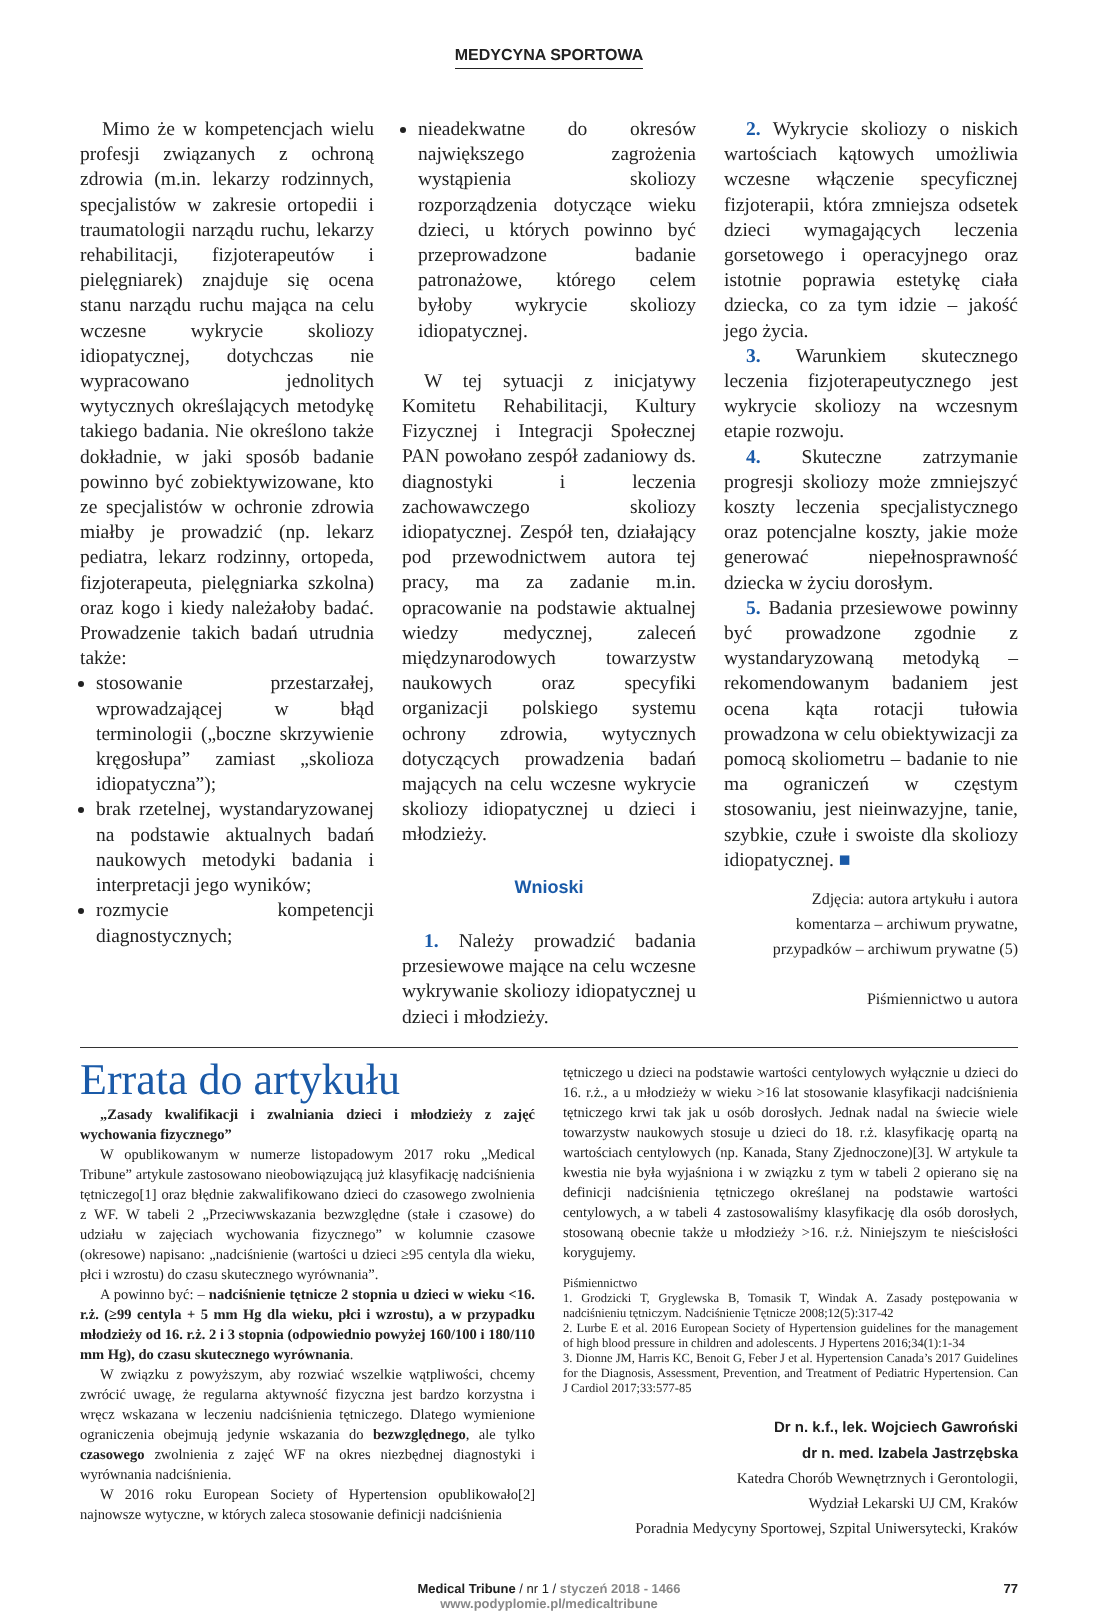MEDYCYNA SPORTOWA
Mimo że w kompetencjach wielu profesji związanych z ochroną zdrowia (m.in. lekarzy rodzinnych, specjalistów w zakresie ortopedii i traumatologii narządu ruchu, lekarzy rehabilitacji, fizjoterapeutów i pielęgniarek) znajduje się ocena stanu narządu ruchu mająca na celu wczesne wykrycie skoliozy idiopatycznej, dotychczas nie wypracowano jednolitych wytycznych określających metodykę takiego badania. Nie określono także dokładnie, w jaki sposób badanie powinno być zobiektywizowane, kto ze specjalistów w ochronie zdrowia miałby je prowadzić (np. lekarz pediatra, lekarz rodzinny, ortopeda, fizjoterapeuta, pielęgniarka szkolna) oraz kogo i kiedy należałoby badać. Prowadzenie takich badań utrudnia także:
stosowanie przestarzałej, wprowadzającej w błąd terminologii („boczne skrzywienie kręgosłupa” zamiast „skolioza idiopatyczna”);
brak rzetelnej, wystandaryzowanej na podstawie aktualnych badań naukowych metodyki badania i interpretacji jego wyników;
rozmycie kompetencji diagnostycznych;
nieadekwatne do okresów największego zagrożenia wystąpienia skoliozy rozporządzenia dotyczące wieku dzieci, u których powinno być przeprowadzone badanie patronażowe, którego celem byłoby wykrycie skoliozy idiopatycznej.
W tej sytuacji z inicjatywy Komitetu Rehabilitacji, Kultury Fizycznej i Integracji Społecznej PAN powołano zespół zadaniowy ds. diagnostyki i leczenia zachowawczego skoliozy idiopatycznej. Zespół ten, działający pod przewodnictwem autora tej pracy, ma za zadanie m.in. opracowanie na podstawie aktualnej wiedzy medycznej, zaleceń międzynarodowych towarzystw naukowych oraz specyfiki organizacji polskiego systemu ochrony zdrowia, wytycznych dotyczących prowadzenia badań mających na celu wczesne wykrycie skoliozy idiopatycznej u dzieci i młodzieży.
Wnioski
1. Należy prowadzić badania przesiewowe mające na celu wczesne wykrywanie skoliozy idiopatycznej u dzieci i młodzieży.
2. Wykrycie skoliozy o niskich wartościach kątowych umożliwia wczesne włączenie specyficznej fizjoterapii, która zmniejsza odsetek dzieci wymagających leczenia gorsetowego i operacyjnego oraz istotnie poprawia estetykę ciała dziecka, co za tym idzie – jakość jego życia.
3. Warunkiem skutecznego leczenia fizjoterapeutycznego jest wykrycie skoliozy na wczesnym etapie rozwoju.
4. Skuteczne zatrzymanie progresji skoliozy może zmniejszyć koszty leczenia specjalistycznego oraz potencjalne koszty, jakie może generować niepełnosprawność dziecka w życiu dorosłym.
5. Badania przesiewowe powinny być prowadzone zgodnie z wystandaryzowaną metodyką – rekomendowanym badaniem jest ocena kąta rotacji tułowia prowadzona w celu obiektywizacji za pomocą skoliometru – badanie to nie ma ograniczeń w częstym stosowaniu, jest nieinwazyjne, tanie, szybkie, czułe i swoiste dla skoliozy idiopatycznej. ■
Zdjęcia: autora artykułu i autora
komentarza – archiwum prywatne,
przypadków – archiwum prywatne (5)
Piśmiennictwo u autora
Errata do artykułu
„Zasady kwalifikacji i zwalniania dzieci i młodzieży z zajęć wychowania fizycznego”
W opublikowanym w numerze listopadowym 2017 roku „Medical Tribune” artykule zastosowano nieobowiązującą już klasyfikację nadciśnienia tętniczego[1] oraz błędnie zakwalifikowano dzieci do czasowego zwolnienia z WF. W tabeli 2 „Przeciwwskazania bezwzględne (stałe i czasowe) do udziału w zajęciach wychowania fizycznego” w kolumnie czasowe (okresowe) napisano: „nadciśnienie (wartości u dzieci ≥95 centyla dla wieku, płci i wzrostu) do czasu skutecznego wyrównania”.
A powinno być: – nadciśnienie tętnicze 2 stopnia u dzieci w wieku <16. r.ż. (≥99 centyla + 5 mm Hg dla wieku, płci i wzrostu), a w przypadku młodzieży od 16. r.ż. 2 i 3 stopnia (odpowiednio powyżej 160/100 i 180/110 mm Hg), do czasu skutecznego wyrównania.
W związku z powyższym, aby rozwiać wszelkie wątpliwości, chcemy zwrócić uwagę, że regularna aktywność fizyczna jest bardzo korzystna i wręcz wskazana w leczeniu nadciśnienia tętniczego. Dlatego wymienione ograniczenia obejmują jedynie wskazania do bezwzględnego, ale tylko czasowego zwolnienia z zajęć WF na okres niezbędnej diagnostyki i wyrównania nadciśnienia.
W 2016 roku European Society of Hypertension opublikowało[2] najnowsze wytyczne, w których zaleca stosowanie definicji nadciśnienia
tętniczego u dzieci na podstawie wartości centylowych wyłącznie u dzieci do 16. r.ż., a u młodzieży w wieku >16 lat stosowanie klasyfikacji nadciśnienia tętniczego krwi tak jak u osób dorosłych. Jednak nadal na świecie wiele towarzystw naukowych stosuje u dzieci do 18. r.ż. klasyfikację opartą na wartościach centylowych (np. Kanada, Stany Zjednoczone)[3]. W artykule ta kwestia nie była wyjaśniona i w związku z tym w tabeli 2 opierano się na definicji nadciśnienia tętniczego określanej na podstawie wartości centylowych, a w tabeli 4 zastosowaliśmy klasyfikację dla osób dorosłych, stosowaną obecnie także u młodzieży >16. r.ż. Niniejszym te nieścisłości korygujemy.
Piśmiennictwo
1. Grodzicki T, Gryglewska B, Tomasik T, Windak A. Zasady postępowania w nadciśnieniu tętniczym. Nadciśnienie Tętnicze 2008;12(5):317-42
2. Lurbe E et al. 2016 European Society of Hypertension guidelines for the management of high blood pressure in children and adolescents. J Hypertens 2016;34(1):1-34
3. Dionne JM, Harris KC, Benoit G, Feber J et al. Hypertension Canada’s 2017 Guidelines for the Diagnosis, Assessment, Prevention, and Treatment of Pediatric Hypertension. Can J Cardiol 2017;33:577-85
Dr n. k.f., lek. Wojciech Gawroński
dr n. med. Izabela Jastrzębska
Katedra Chorób Wewnętrznych i Gerontologii,
Wydział Lekarski UJ CM, Kraków
Poradnia Medycyny Sportowej, Szpital Uniwersytecki, Kraków
Medical Tribune / nr 1 / styczeń 2018 - 1466
www.podyplomie.pl/medicaltribune
77